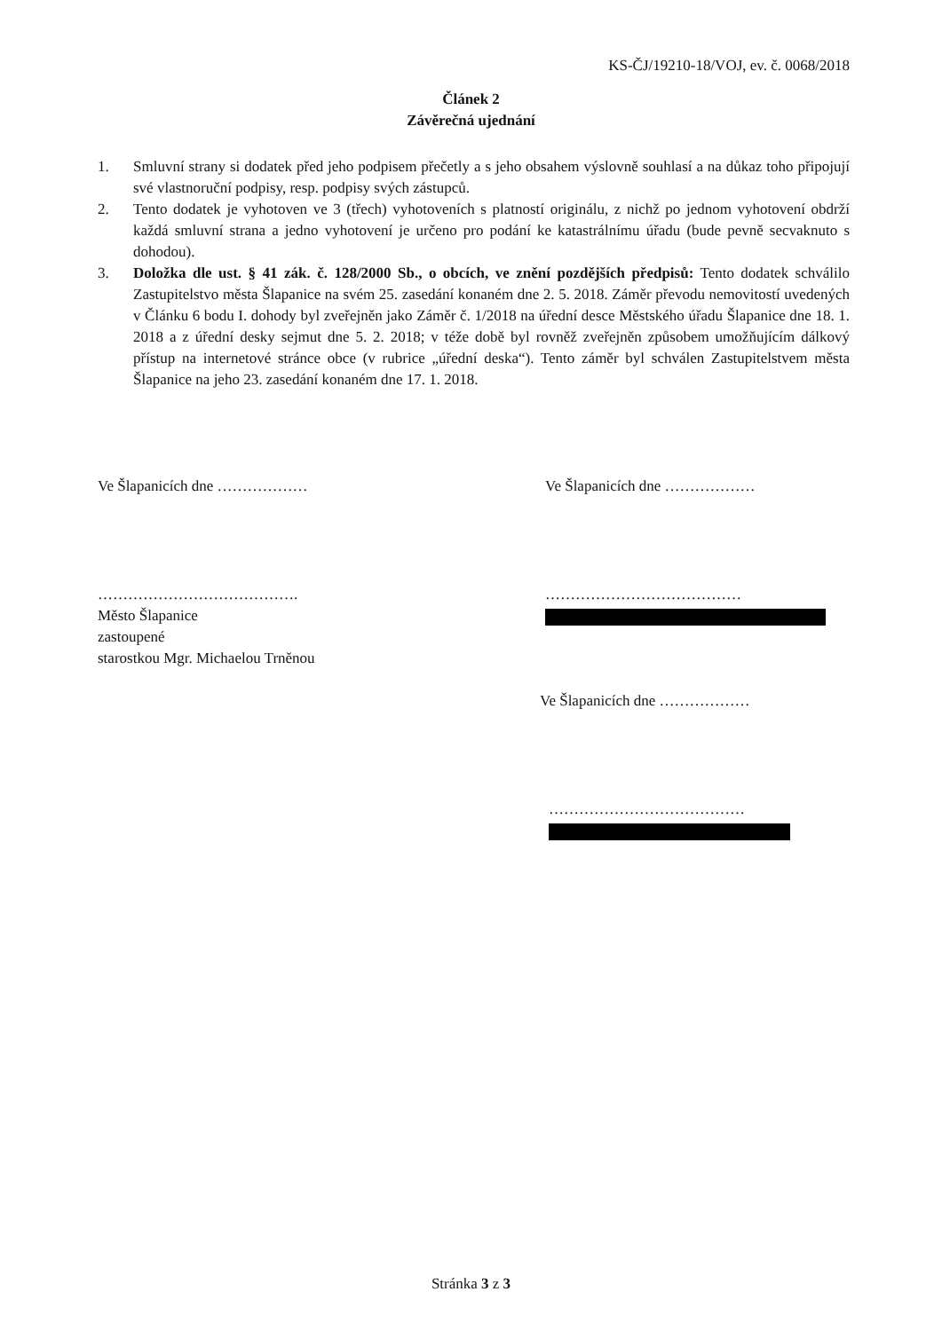KS-ČJ/19210-18/VOJ, ev. č. 0068/2018
Článek 2
Závěrečná ujednání
1. Smluvní strany si dodatek před jeho podpisem přečetly a s jeho obsahem výslovně souhlasí a na důkaz toho připojují své vlastnoruční podpisy, resp. podpisy svých zástupců.
2. Tento dodatek je vyhotoven ve 3 (třech) vyhotoveních s platností originálu, z nichž po jednom vyhotovení obdrží každá smluvní strana a jedno vyhotovení je určeno pro podání ke katastrálnímu úřadu (bude pevně secvaknuto s dohodou).
3. Doložka dle ust. § 41 zák. č. 128/2000 Sb., o obcích, ve znění pozdějších předpisů: Tento dodatek schválilo Zastupitelstvo města Šlapanice na svém 25. zasedání konaném dne 2. 5. 2018. Záměr převodu nemovitostí uvedených v Článku 6 bodu I. dohody byl zveřejněn jako Záměr č. 1/2018 na úřední desce Městského úřadu Šlapanice dne 18. 1. 2018 a z úřední desky sejmut dne 5. 2. 2018; v téže době byl rovněž zveřejněn způsobem umožňujícím dálkový přístup na internetové stránce obce (v rubrice „úřední deska“). Tento záměr byl schválen Zastupitelstvem města Šlapanice na jeho 23. zasedání konaném dne 17. 1. 2018.
Ve Šlapanicích dne ……………… Ve Šlapanicích dne ………………
………………………………….
Město Šlapanice
zastoupené
starostkou Mgr. Michaelou Trněnou
…………………………………
Ve Šlapanicích dne ………………
…………………………………
Stránka 3 z 3